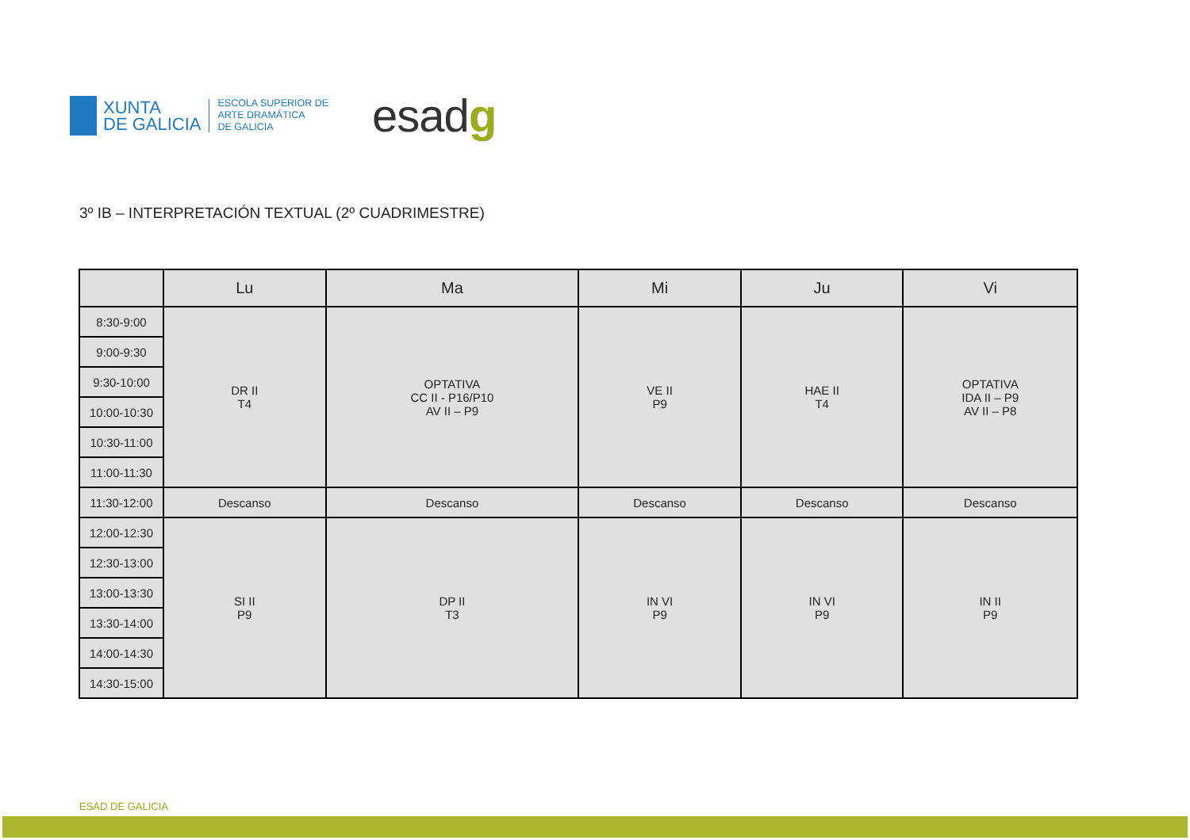XUNTA
DE GALICIA
ESCOLA SUPERIOR DE
ARTE DRAMÁTICA
DE GALICIA
esadg
3º IB – INTERPRETACIÓN TEXTUAL (2º CUADRIMESTRE)
| | Lu | Ma | Mi | Ju | Vi |
| --- | --- | --- | --- | --- | --- |
| 8:30-9:00 | DR II T4 | OPTATIVA CC II - P16/P10 AV II – P9 | VE II P9 | HAE II T4 | OPTATIVA IDA II – P9 AV II – P8 |
| 9:00-9:30 | | | | | |
| 9:30-10:00 | | | | | |
| 10:00-10:30 | | | | | |
| 10:30-11:00 | | | | | |
| 11:00-11:30 | | | | | |
| 11:30-12:00 | Descanso | Descanso | Descanso | Descanso | Descanso |
| 12:00-12:30 | SI II P9 | DP II T3 | IN VI P9 | IN VI P9 | IN II P9 |
| 12:30-13:00 | | | | | |
| 13:00-13:30 | | | | | |
| 13:30-14:00 | | | | | |
| 14:00-14:30 | | | | | |
| 14:30-15:00 | | | | | |
ESAD DE GALICIA